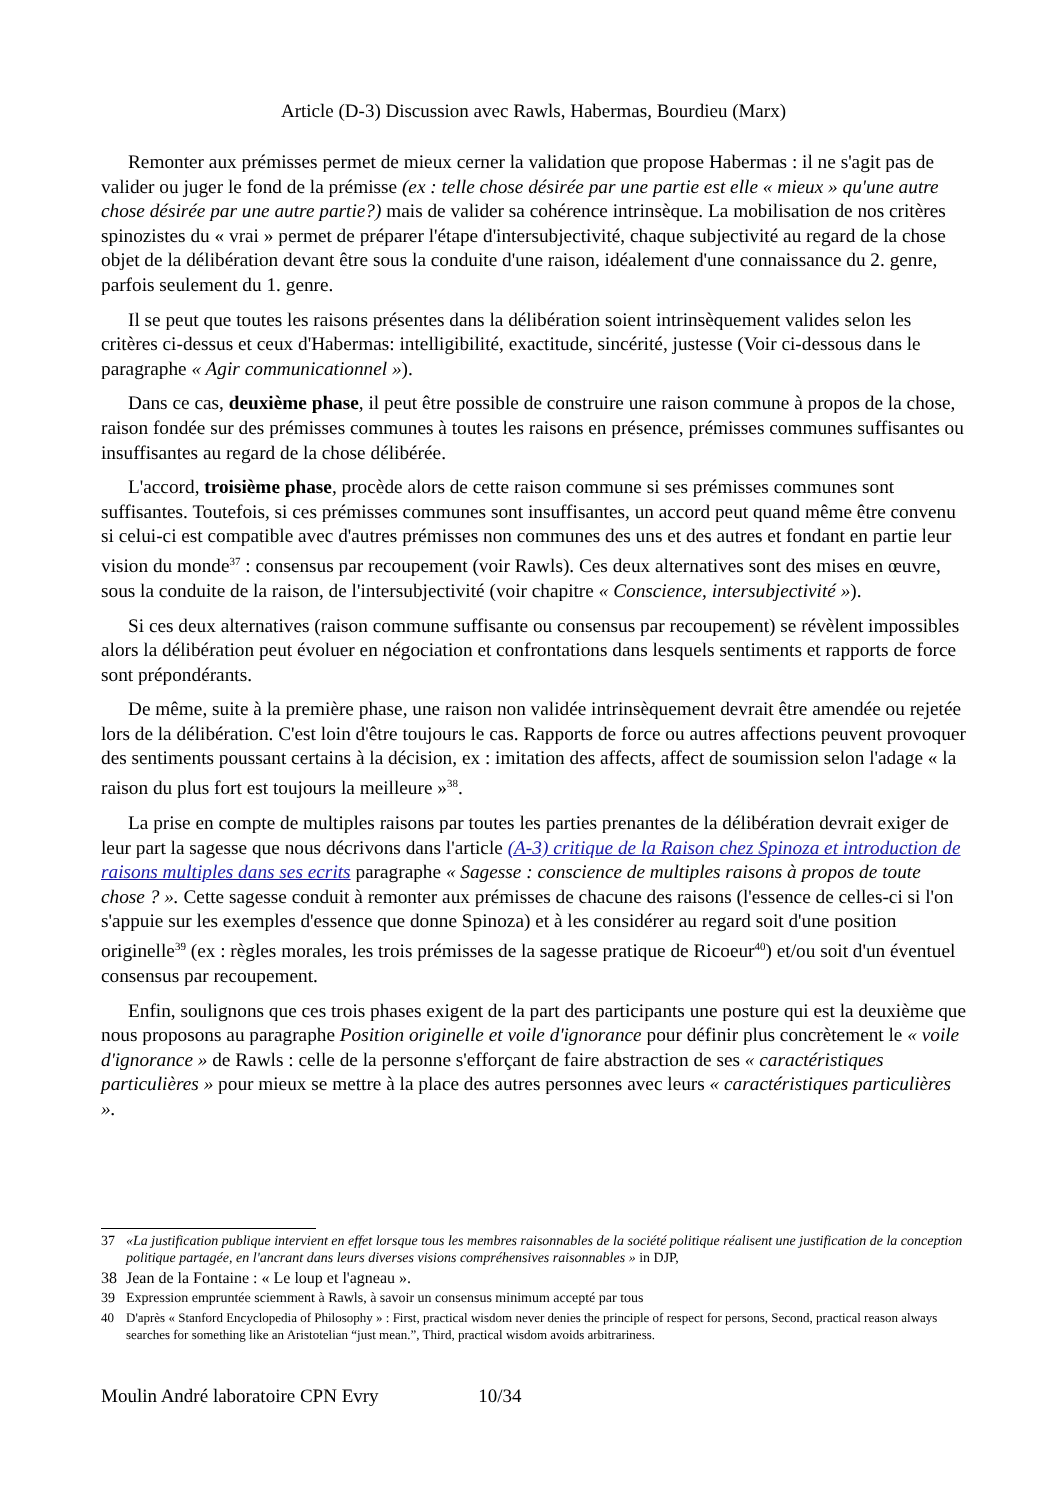Article (D-3) Discussion avec Rawls, Habermas, Bourdieu (Marx)
Remonter aux prémisses permet de mieux cerner la validation que propose Habermas : il ne s'agit pas de valider ou juger le fond de la prémisse (ex : telle chose désirée par une partie est elle « mieux » qu'une autre chose désirée par une autre partie?) mais de valider sa cohérence intrinsèque. La mobilisation de nos critères spinozistes du « vrai » permet de préparer l'étape d'intersubjectivité, chaque subjectivité au regard de la chose objet de la délibération devant être sous la conduite d'une raison, idéalement d'une connaissance du 2. genre, parfois seulement du 1. genre.
Il se peut que toutes les raisons présentes dans la délibération soient intrinsèquement valides selon les critères ci-dessus et ceux d'Habermas: intelligibilité, exactitude, sincérité, justesse (Voir ci-dessous dans le paragraphe « Agir communicationnel »).
Dans ce cas, deuxième phase, il peut être possible de construire une raison commune à propos de la chose, raison fondée sur des prémisses communes à toutes les raisons en présence, prémisses communes suffisantes ou insuffisantes au regard de la chose délibérée.
L'accord, troisième phase, procède alors de cette raison commune si ses prémisses communes sont suffisantes. Toutefois, si ces prémisses communes sont insuffisantes, un accord peut quand même être convenu si celui-ci est compatible avec d'autres prémisses non communes des uns et des autres et fondant en partie leur vision du monde<sup>37</sup> : consensus par recoupement (voir Rawls). Ces deux alternatives sont des mises en œuvre, sous la conduite de la raison, de l'intersubjectivité (voir chapitre « Conscience, intersubjectivité »).
Si ces deux alternatives (raison commune suffisante ou consensus par recoupement) se révèlent impossibles alors la délibération peut évoluer en négociation et confrontations dans lesquels sentiments et rapports de force sont prépondérants.
De même, suite à la première phase, une raison non validée intrinsèquement devrait être amendée ou rejetée lors de la délibération. C'est loin d'être toujours le cas. Rapports de force ou autres affections peuvent provoquer des sentiments poussant certains à la décision, ex : imitation des affects, affect de soumission selon l'adage « la raison du plus fort est toujours la meilleure »<sup>38</sup>.
La prise en compte de multiples raisons par toutes les parties prenantes de la délibération devrait exiger de leur part la sagesse que nous décrivons dans l'article (A-3) critique de la Raison chez Spinoza et introduction de raisons multiples dans ses ecrits paragraphe « Sagesse : conscience de multiples raisons à propos de toute chose ? ». Cette sagesse conduit à remonter aux prémisses de chacune des raisons (l'essence de celles-ci si l'on s'appuie sur les exemples d'essence que donne Spinoza) et à les considérer au regard soit d'une position originelle<sup>39</sup> (ex : règles morales, les trois prémisses de la sagesse pratique de Ricoeur<sup>40</sup>) et/ou soit d'un éventuel consensus par recoupement.
Enfin, soulignons que ces trois phases exigent de la part des participants une posture qui est la deuxième que nous proposons au paragraphe Position originelle et voile d'ignorance pour définir plus concrètement le « voile d'ignorance » de Rawls : celle de la personne s'efforçant de faire abstraction de ses « caractéristiques particulières » pour mieux se mettre à la place des autres personnes avec leurs « caractéristiques particulières ».
37 «La justification publique intervient en effet lorsque tous les membres raisonnables de la société politique réalisent une justification de la conception politique partagée, en l'ancrant dans leurs diverses visions compréhensives raisonnables » in DJP,
38 Jean de la Fontaine : « Le loup et l'agneau ».
39 Expression empruntée sciemment à Rawls, à savoir un consensus minimum accepté par tous
40 D'après « Stanford Encyclopedia of Philosophy » : First, practical wisdom never denies the principle of respect for persons, Second, practical reason always searches for something like an Aristotelian “just mean.”, Third, practical wisdom avoids arbitrariness.
Moulin André laboratoire CPN Evry 10/34